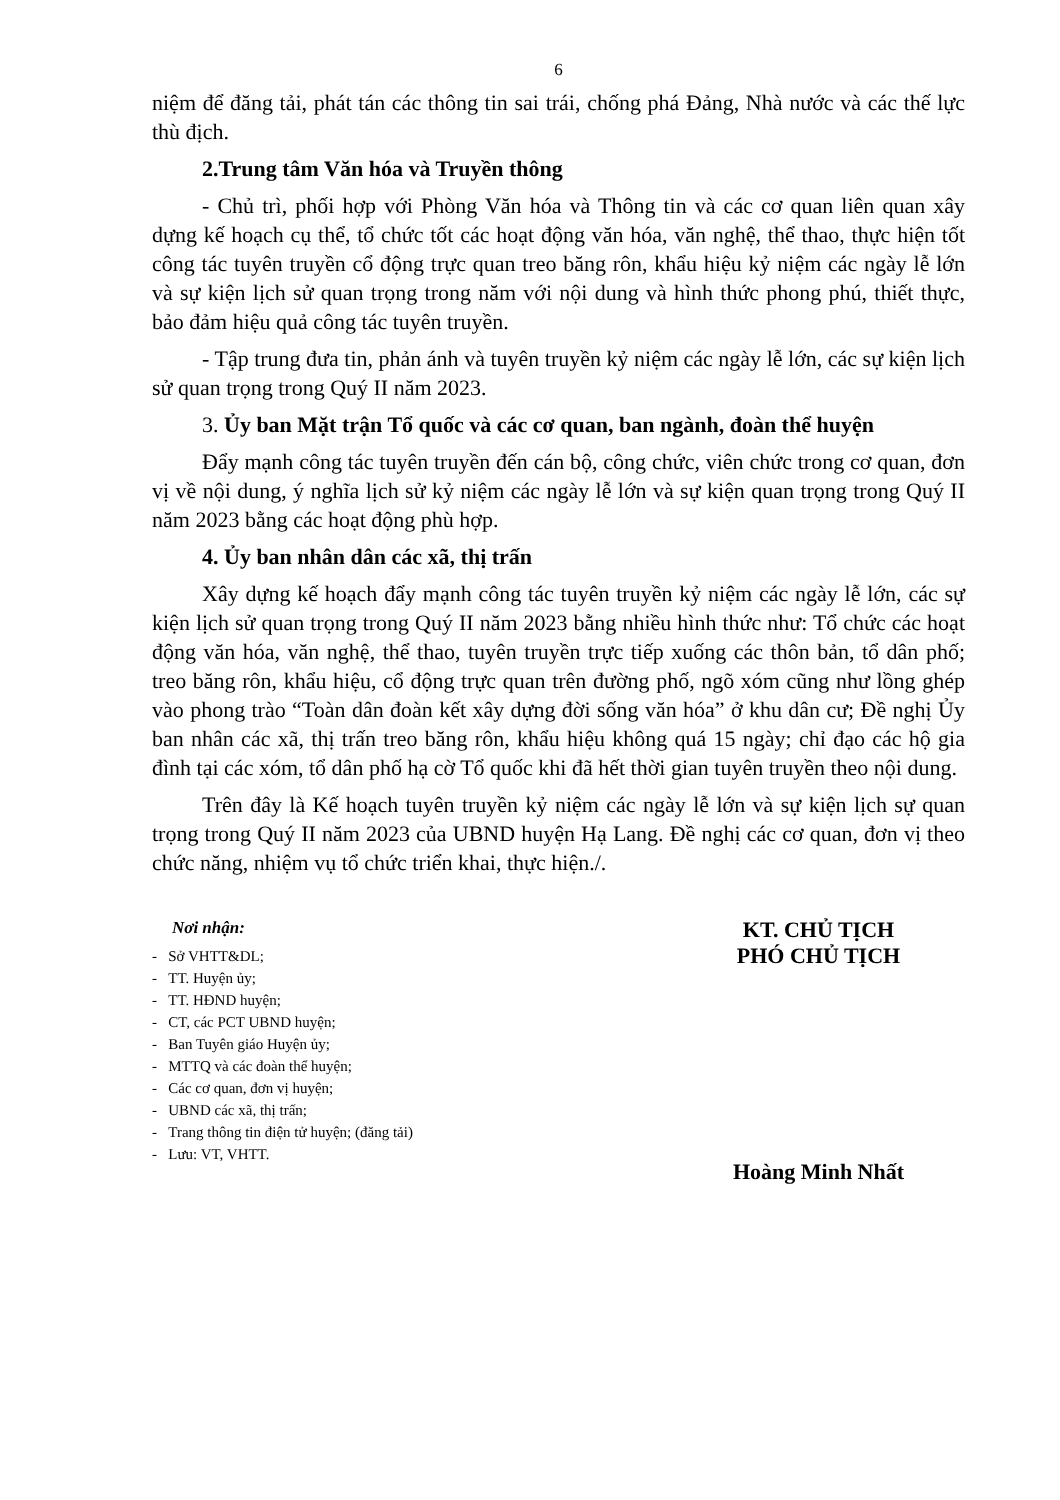6
niệm để đăng tải, phát tán các thông tin sai trái, chống phá Đảng, Nhà nước và các thế lực thù địch.
2.Trung tâm Văn hóa và Truyền thông
- Chủ trì, phối hợp với Phòng Văn hóa và Thông tin và các cơ quan liên quan xây dựng kế hoạch cụ thể, tổ chức tốt các hoạt động văn hóa, văn nghệ, thể thao, thực hiện tốt công tác tuyên truyền cổ động trực quan treo băng rôn, khẩu hiệu kỷ niệm các ngày lễ lớn và sự kiện lịch sử quan trọng trong năm với nội dung và hình thức phong phú, thiết thực, bảo đảm hiệu quả công tác tuyên truyền.
- Tập trung đưa tin, phản ánh và tuyên truyền kỷ niệm các ngày lễ lớn, các sự kiện lịch sử quan trọng trong Quý II năm 2023.
3. Ủy ban Mặt trận Tổ quốc và các cơ quan, ban ngành, đoàn thể huyện
Đẩy mạnh công tác tuyên truyền đến cán bộ, công chức, viên chức trong cơ quan, đơn vị về nội dung, ý nghĩa lịch sử kỷ niệm các ngày lễ lớn và sự kiện quan trọng trong Quý II năm 2023 bằng các hoạt động phù hợp.
4. Ủy ban nhân dân các xã, thị trấn
Xây dựng kế hoạch đẩy mạnh công tác tuyên truyền kỷ niệm các ngày lễ lớn, các sự kiện lịch sử quan trọng trong Quý II năm 2023 bằng nhiều hình thức như: Tổ chức các hoạt động văn hóa, văn nghệ, thể thao, tuyên truyền trực tiếp xuống các thôn bản, tổ dân phố; treo băng rôn, khẩu hiệu, cổ động trực quan trên đường phố, ngõ xóm cũng như lồng ghép vào phong trào “Toàn dân đoàn kết xây dựng đời sống văn hóa” ở khu dân cư; Đề nghị Ủy ban nhân các xã, thị trấn treo băng rôn, khẩu hiệu không quá 15 ngày; chỉ đạo các hộ gia đình tại các xóm, tổ dân phố hạ cờ Tổ quốc khi đã hết thời gian tuyên truyền theo nội dung.
Trên đây là Kế hoạch tuyên truyền kỷ niệm các ngày lễ lớn và sự kiện lịch sự quan trọng trong Quý II năm 2023 của UBND huyện Hạ Lang. Đề nghị các cơ quan, đơn vị theo chức năng, nhiệm vụ tổ chức triển khai, thực hiện./.
Nơi nhận:
- Sở VHTT&DL;
- TT. Huyện ủy;
- TT. HĐND huyện;
- CT, các PCT UBND huyện;
- Ban Tuyên giáo Huyện ủy;
- MTTQ và các đoàn thể huyện;
- Các cơ quan, đơn vị huyện;
- UBND các xã, thị trấn;
- Trang thông tin điện tử huyện; (đăng tải)
- Lưu: VT, VHTT.
KT. CHỦ TỊCH
PHÓ CHỦ TỊCH
Hoàng Minh Nhất